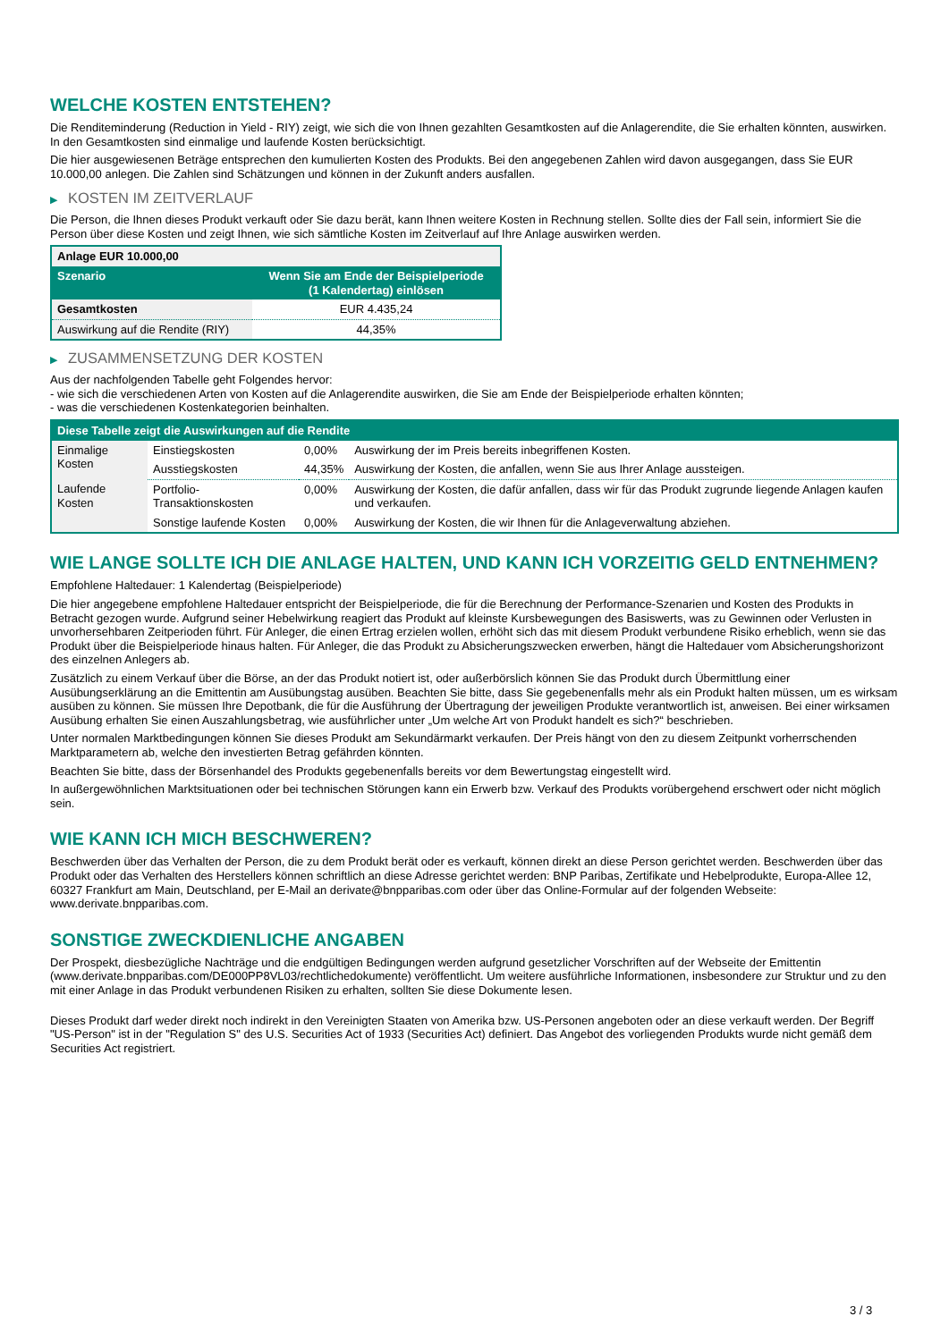WELCHE KOSTEN ENTSTEHEN?
Die Renditeminderung (Reduction in Yield - RIY) zeigt, wie sich die von Ihnen gezahlten Gesamtkosten auf die Anlagerendite, die Sie erhalten könnten, auswirken. In den Gesamtkosten sind einmalige und laufende Kosten berücksichtigt.
Die hier ausgewiesenen Beträge entsprechen den kumulierten Kosten des Produkts. Bei den angegebenen Zahlen wird davon ausgegangen, dass Sie EUR 10.000,00 anlegen. Die Zahlen sind Schätzungen und können in der Zukunft anders ausfallen.
▶ KOSTEN IM ZEITVERLAUF
Die Person, die Ihnen dieses Produkt verkauft oder Sie dazu berät, kann Ihnen weitere Kosten in Rechnung stellen. Sollte dies der Fall sein, informiert Sie die Person über diese Kosten und zeigt Ihnen, wie sich sämtliche Kosten im Zeitverlauf auf Ihre Anlage auswirken werden.
| Anlage EUR 10.000,00 | |
| Szenario | Wenn Sie am Ende der Beispielperiode (1 Kalendertag) einlösen |
| Gesamtkosten | EUR 4.435,24 |
| Auswirkung auf die Rendite (RIY) | 44,35% |
▶ ZUSAMMENSETZUNG DER KOSTEN
Aus der nachfolgenden Tabelle geht Folgendes hervor:
- wie sich die verschiedenen Arten von Kosten auf die Anlagerendite auswirken, die Sie am Ende der Beispielperiode erhalten könnten;
- was die verschiedenen Kostenkategorien beinhalten.
| Diese Tabelle zeigt die Auswirkungen auf die Rendite | | | |
| --- | --- | --- | --- |
| Einmalige Kosten | Einstiegskosten | 0,00% | Auswirkung der im Preis bereits inbegriffenen Kosten. |
| | Ausstiegskosten | 44,35% | Auswirkung der Kosten, die anfallen, wenn Sie aus Ihrer Anlage aussteigen. |
| Laufende Kosten | Portfolio-Transaktionskosten | 0,00% | Auswirkung der Kosten, die dafür anfallen, dass wir für das Produkt zugrunde liegende Anlagen kaufen und verkaufen. |
| | Sonstige laufende Kosten | 0,00% | Auswirkung der Kosten, die wir Ihnen für die Anlageverwaltung abziehen. |
WIE LANGE SOLLTE ICH DIE ANLAGE HALTEN, UND KANN ICH VORZEITIG GELD ENTNEHMEN?
Empfohlene Haltedauer: 1 Kalendertag (Beispielperiode)
Die hier angegebene empfohlene Haltedauer entspricht der Beispielperiode, die für die Berechnung der Performance-Szenarien und Kosten des Produkts in Betracht gezogen wurde. Aufgrund seiner Hebelwirkung reagiert das Produkt auf kleinste Kursbewegungen des Basiswerts, was zu Gewinnen oder Verlusten in unvorhersehbaren Zeitperioden führt. Für Anleger, die einen Ertrag erzielen wollen, erhöht sich das mit diesem Produkt verbundene Risiko erheblich, wenn sie das Produkt über die Beispielperiode hinaus halten. Für Anleger, die das Produkt zu Absicherungszwecken erwerben, hängt die Haltedauer vom Absicherungshorizont des einzelnen Anlegers ab.
Zusätzlich zu einem Verkauf über die Börse, an der das Produkt notiert ist, oder außerbörslich können Sie das Produkt durch Übermittlung einer Ausübungserklärung an die Emittentin am Ausübungstag ausüben. Beachten Sie bitte, dass Sie gegebenenfalls mehr als ein Produkt halten müssen, um es wirksam ausüben zu können. Sie müssen Ihre Depotbank, die für die Ausführung der Übertragung der jeweiligen Produkte verantwortlich ist, anweisen. Bei einer wirksamen Ausübung erhalten Sie einen Auszahlungsbetrag, wie ausführlicher unter „Um welche Art von Produkt handelt es sich?“ beschrieben.
Unter normalen Marktbedingungen können Sie dieses Produkt am Sekundärmarkt verkaufen. Der Preis hängt von den zu diesem Zeitpunkt vorherrschenden Marktparametern ab, welche den investierten Betrag gefährden könnten.
Beachten Sie bitte, dass der Börsenhandel des Produkts gegebenenfalls bereits vor dem Bewertungstag eingestellt wird.
In außergewöhnlichen Marktsituationen oder bei technischen Störungen kann ein Erwerb bzw. Verkauf des Produkts vorübergehend erschwert oder nicht möglich sein.
WIE KANN ICH MICH BESCHWEREN?
Beschwerden über das Verhalten der Person, die zu dem Produkt berät oder es verkauft, können direkt an diese Person gerichtet werden. Beschwerden über das Produkt oder das Verhalten des Herstellers können schriftlich an diese Adresse gerichtet werden: BNP Paribas, Zertifikate und Hebelprodukte, Europa-Allee 12, 60327 Frankfurt am Main, Deutschland, per E-Mail an derivate@bnpparibas.com oder über das Online-Formular auf der folgenden Webseite: www.derivate.bnpparibas.com.
SONSTIGE ZWECKDIENLICHE ANGABEN
Der Prospekt, diesbezügliche Nachträge und die endgültigen Bedingungen werden aufgrund gesetzlicher Vorschriften auf der Webseite der Emittentin (www.derivate.bnpparibas.com/DE000PP8VL03/rechtlichedokumente) veröffentlicht. Um weitere ausführliche Informationen, insbesondere zur Struktur und zu den mit einer Anlage in das Produkt verbundenen Risiken zu erhalten, sollten Sie diese Dokumente lesen.
Dieses Produkt darf weder direkt noch indirekt in den Vereinigten Staaten von Amerika bzw. US-Personen angeboten oder an diese verkauft werden. Der Begriff "US-Person" ist in der "Regulation S" des U.S. Securities Act of 1933 (Securities Act) definiert. Das Angebot des vorliegenden Produkts wurde nicht gemäß dem Securities Act registriert.
3 / 3